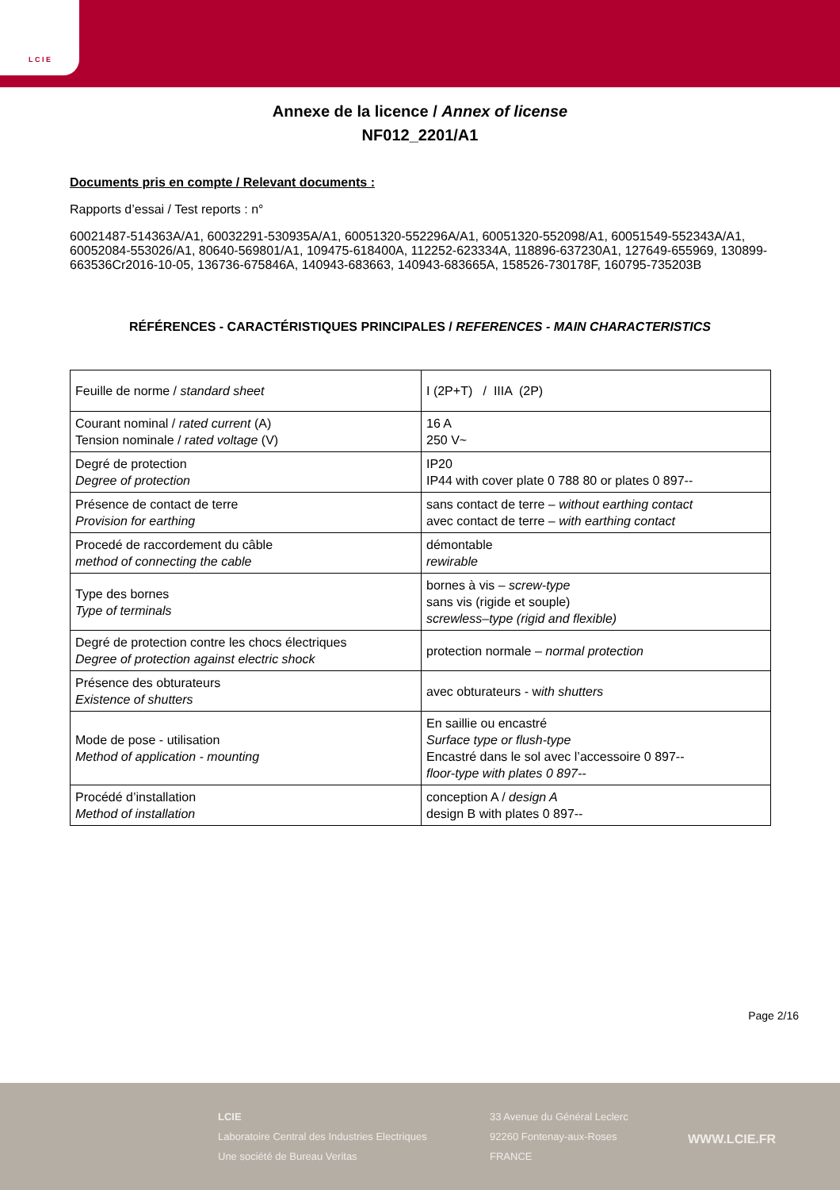L C I E
Annexe de la licence / Annex of license
NF012_2201/A1
Documents pris en compte / Relevant documents :
Rapports d’essai / Test reports : n°
60021487-514363A/A1, 60032291-530935A/A1, 60051320-552296A/A1, 60051320-552098/A1, 60051549-552343A/A1, 60052084-553026/A1, 80640-569801/A1, 109475-618400A, 112252-623334A, 118896-637230A1, 127649-655969, 130899-663536Cr2016-10-05, 136736-675846A, 140943-683663, 140943-683665A, 158526-730178F, 160795-735203B
RÉFÉRENCES - CARACTÉRISTIQUES PRINCIPALES / REFERENCES - MAIN CHARACTERISTICS
| Feuille de norme / standard sheet | I (2P+T) / IIIA (2P) |
| Courant nominal / rated current (A) Tension nominale / rated voltage (V) | 16 A 250 V~ |
| Degré de protection Degree of protection | IP20 IP44 with cover plate 0 788 80 or plates 0 897-- |
| Présence de contact de terre Provision for earthing | sans contact de terre – without earthing contact avec contact de terre – with earthing contact |
| Procedé de raccordement du câble method of connecting the cable | démontable rewirable |
| Type des bornes Type of terminals | bornes à vis – screw-type sans vis (rigide et souple) screwless–type (rigid and flexible) |
| Degré de protection contre les chocs électriques Degree of protection against electric shock | protection normale – normal protection |
| Présence des obturateurs Existence of shutters | avec obturateurs - w ith shutters |
| Mode de pose - utilisation Method of application - mounting | En saillie ou encastré Surface type or flush-type Encastré dans le sol avec l’accessoire 0 897-- floor-type with plates 0 897-- |
| Procédé d’installation Method of installation | conception A / design A design B with plates 0 897-- |
Page 2/16
LCIE
Laboratoire Central des Industries Electriques
Une société de Bureau Veritas
33 Avenue du Général Leclerc
92260 Fontenay-aux-Roses
FRANCE
WWW.LCIE.FR